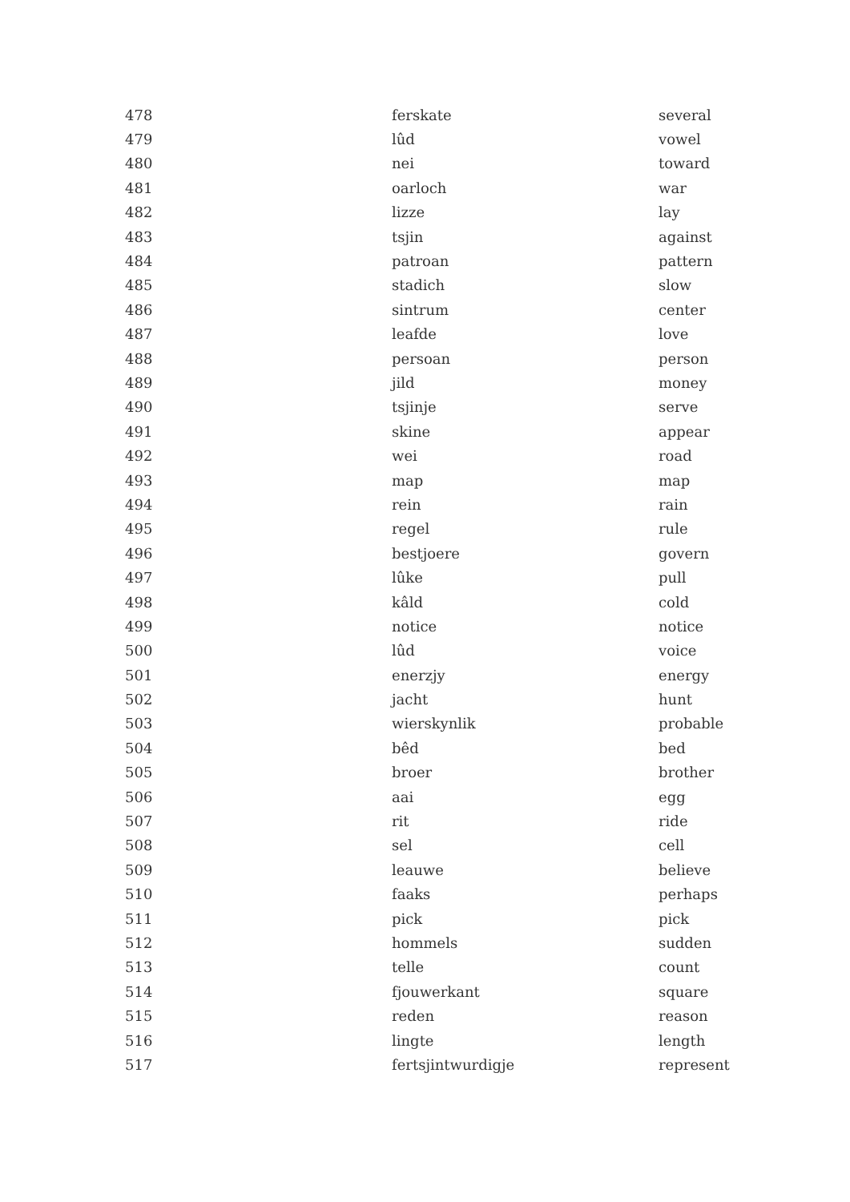| 478 | ferskate | several |
| 479 | lûd | vowel |
| 480 | nei | toward |
| 481 | oarloch | war |
| 482 | lizze | lay |
| 483 | tsjin | against |
| 484 | patroan | pattern |
| 485 | stadich | slow |
| 486 | sintrum | center |
| 487 | leafde | love |
| 488 | persoan | person |
| 489 | jild | money |
| 490 | tsjinje | serve |
| 491 | skine | appear |
| 492 | wei | road |
| 493 | map | map |
| 494 | rein | rain |
| 495 | regel | rule |
| 496 | bestjoere | govern |
| 497 | lûke | pull |
| 498 | kâld | cold |
| 499 | notice | notice |
| 500 | lûd | voice |
| 501 | enerzjy | energy |
| 502 | jacht | hunt |
| 503 | wierskynlik | probable |
| 504 | bêd | bed |
| 505 | broer | brother |
| 506 | aai | egg |
| 507 | rit | ride |
| 508 | sel | cell |
| 509 | leauwe | believe |
| 510 | faaks | perhaps |
| 511 | pick | pick |
| 512 | hommels | sudden |
| 513 | telle | count |
| 514 | fjouwerkant | square |
| 515 | reden | reason |
| 516 | lingte | length |
| 517 | fertsjintwurdigje | represent |